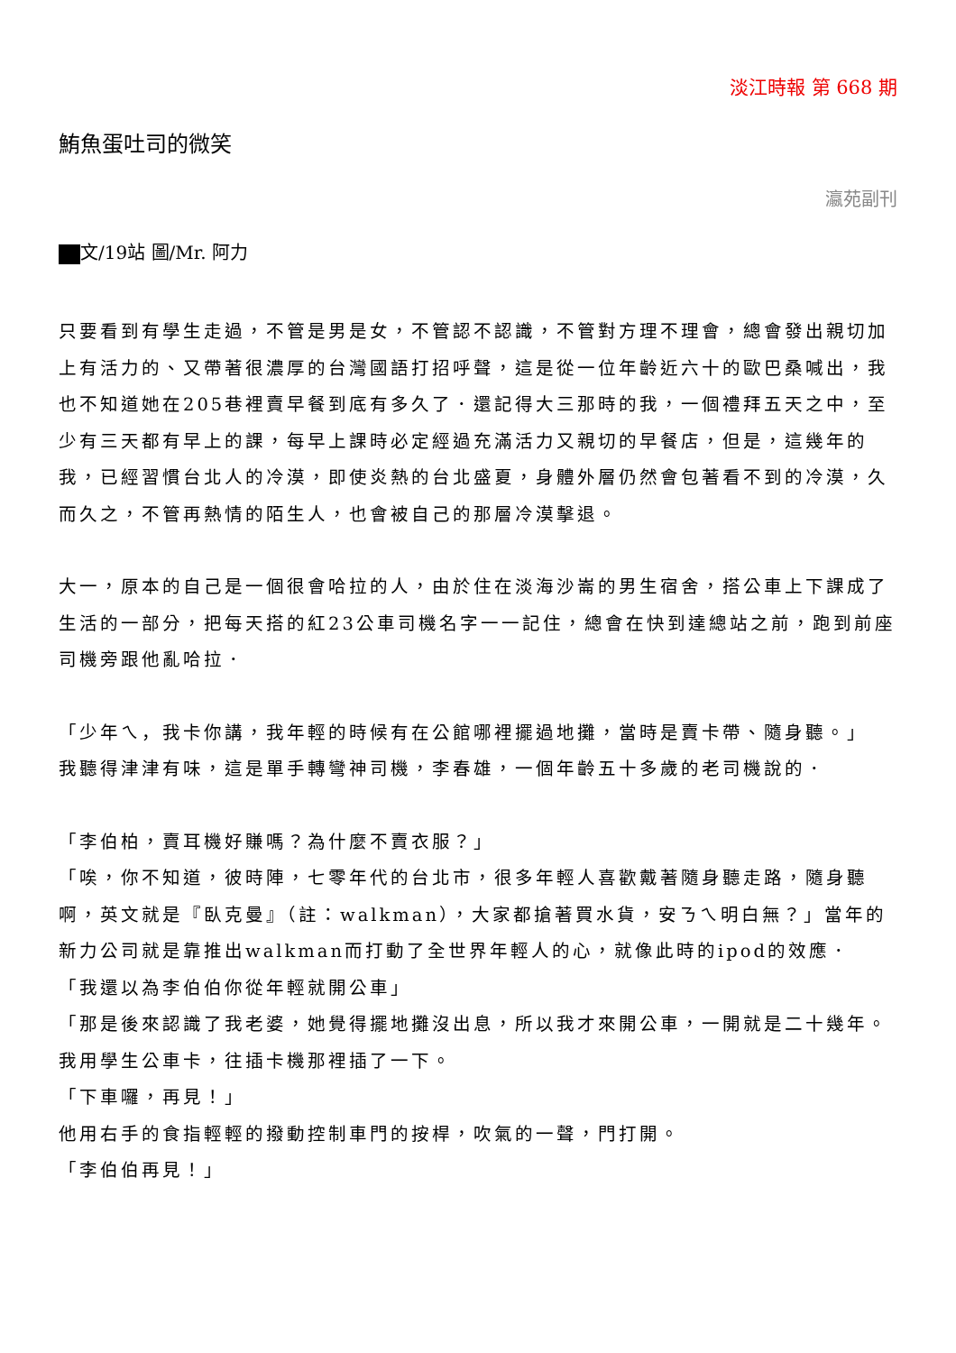淡江時報 第 668 期
鮪魚蛋吐司的微笑
瀛苑副刊
文/19站 圖/Mr. 阿力
只要看到有學生走過，不管是男是女，不管認不認識，不管對方理不理會，總會發出親切加上有活力的、又帶著很濃厚的台灣國語打招呼聲，這是從一位年齡近六十的歐巴桑喊出，我也不知道她在205巷裡賣早餐到底有多久了．還記得大三那時的我，一個禮拜五天之中，至少有三天都有早上的課，每早上課時必定經過充滿活力又親切的早餐店，但是，這幾年的我，已經習慣台北人的冷漠，即使炎熱的台北盛夏，身體外層仍然會包著看不到的冷漠，久而久之，不管再熱情的陌生人，也會被自己的那層冷漠擊退。
大一，原本的自己是一個很會哈拉的人，由於住在淡海沙崙的男生宿舍，搭公車上下課成了生活的一部分，把每天搭的紅23公車司機名字一一記住，總會在快到達總站之前，跑到前座司機旁跟他亂哈拉．
「少年ㄟ，我卡你講，我年輕的時候有在公館哪裡擺過地攤，當時是賣卡帶、隨身聽。」
我聽得津津有味，這是單手轉彎神司機，李春雄，一個年齡五十多歲的老司機說的．
「李伯柏，賣耳機好賺嗎？為什麼不賣衣服？」
「唉，你不知道，彼時陣，七零年代的台北市，很多年輕人喜歡戴著隨身聽走路，隨身聽啊，英文就是『臥克曼』（註：walkman），大家都搶著買水貨，安ㄋㄟ明白無？」當年的新力公司就是靠推出walkman而打動了全世界年輕人的心，就像此時的ipod的效應．
「我還以為李伯伯你從年輕就開公車」
「那是後來認識了我老婆，她覺得擺地攤沒出息，所以我才來開公車，一開就是二十幾年。我用學生公車卡，往插卡機那裡插了一下。
「下車囉，再見！」
他用右手的食指輕輕的撥動控制車門的按桿，吹氣的一聲，門打開。
「李伯伯再見！」